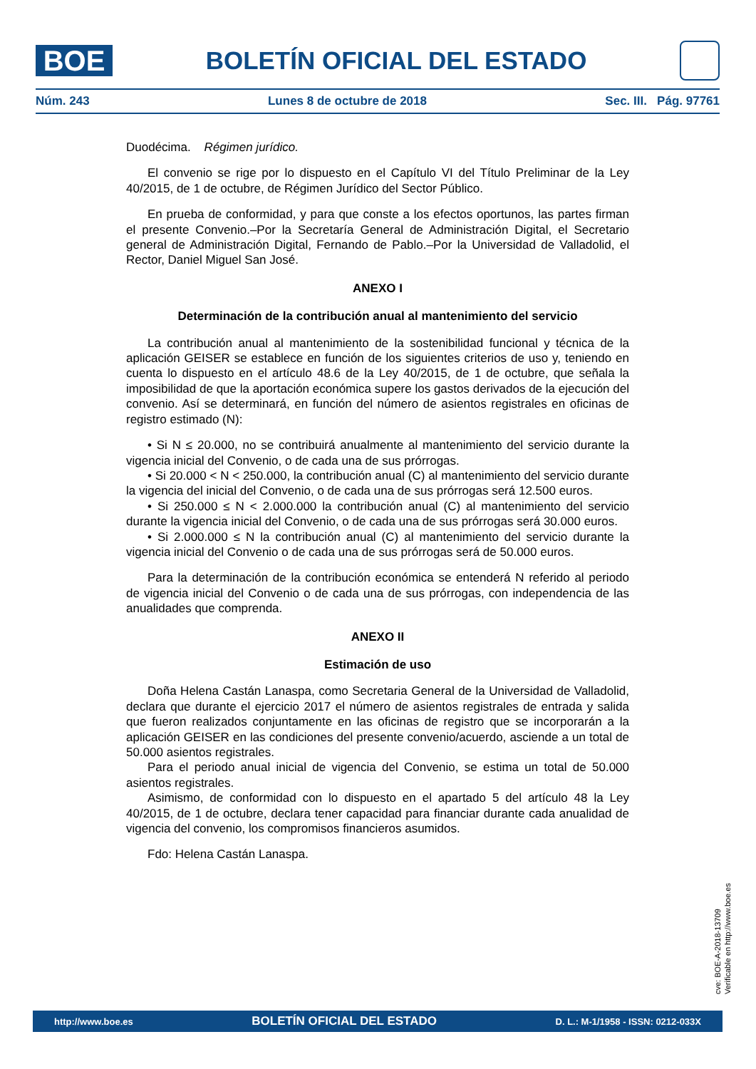BOE
BOLETÍN OFICIAL DEL ESTADO
Núm. 243 Lunes 8 de octubre de 2018 Sec. III. Pág. 97761
Duodécima. Régimen jurídico.
El convenio se rige por lo dispuesto en el Capítulo VI del Título Preliminar de la Ley 40/2015, de 1 de octubre, de Régimen Jurídico del Sector Público.
En prueba de conformidad, y para que conste a los efectos oportunos, las partes firman el presente Convenio.–Por la Secretaría General de Administración Digital, el Secretario general de Administración Digital, Fernando de Pablo.–Por la Universidad de Valladolid, el Rector, Daniel Miguel San José.
ANEXO I
Determinación de la contribución anual al mantenimiento del servicio
La contribución anual al mantenimiento de la sostenibilidad funcional y técnica de la aplicación GEISER se establece en función de los siguientes criterios de uso y, teniendo en cuenta lo dispuesto en el artículo 48.6 de la Ley 40/2015, de 1 de octubre, que señala la imposibilidad de que la aportación económica supere los gastos derivados de la ejecución del convenio. Así se determinará, en función del número de asientos registrales en oficinas de registro estimado (N):
• Si N ≤ 20.000, no se contribuirá anualmente al mantenimiento del servicio durante la vigencia inicial del Convenio, o de cada una de sus prórrogas.
• Si 20.000 < N < 250.000, la contribución anual (C) al mantenimiento del servicio durante la vigencia del inicial del Convenio, o de cada una de sus prórrogas será 12.500 euros.
• Si 250.000 ≤ N < 2.000.000 la contribución anual (C) al mantenimiento del servicio durante la vigencia inicial del Convenio, o de cada una de sus prórrogas será 30.000 euros.
• Si 2.000.000 ≤ N la contribución anual (C) al mantenimiento del servicio durante la vigencia inicial del Convenio o de cada una de sus prórrogas será de 50.000 euros.
Para la determinación de la contribución económica se entenderá N referido al periodo de vigencia inicial del Convenio o de cada una de sus prórrogas, con independencia de las anualidades que comprenda.
ANEXO II
Estimación de uso
Doña Helena Castán Lanaspa, como Secretaria General de la Universidad de Valladolid, declara que durante el ejercicio 2017 el número de asientos registrales de entrada y salida que fueron realizados conjuntamente en las oficinas de registro que se incorporarán a la aplicación GEISER en las condiciones del presente convenio/acuerdo, asciende a un total de 50.000 asientos registrales.
Para el periodo anual inicial de vigencia del Convenio, se estima un total de 50.000 asientos registrales.
Asimismo, de conformidad con lo dispuesto en el apartado 5 del artículo 48 la Ley 40/2015, de 1 de octubre, declara tener capacidad para financiar durante cada anualidad de vigencia del convenio, los compromisos financieros asumidos.
Fdo: Helena Castán Lanaspa.
cve: BOE-A-2018-13709
Verificable en http://www.boe.es
http://www.boe.es BOLETÍN OFICIAL DEL ESTADO D. L.: M-1/1958 - ISSN: 0212-033X